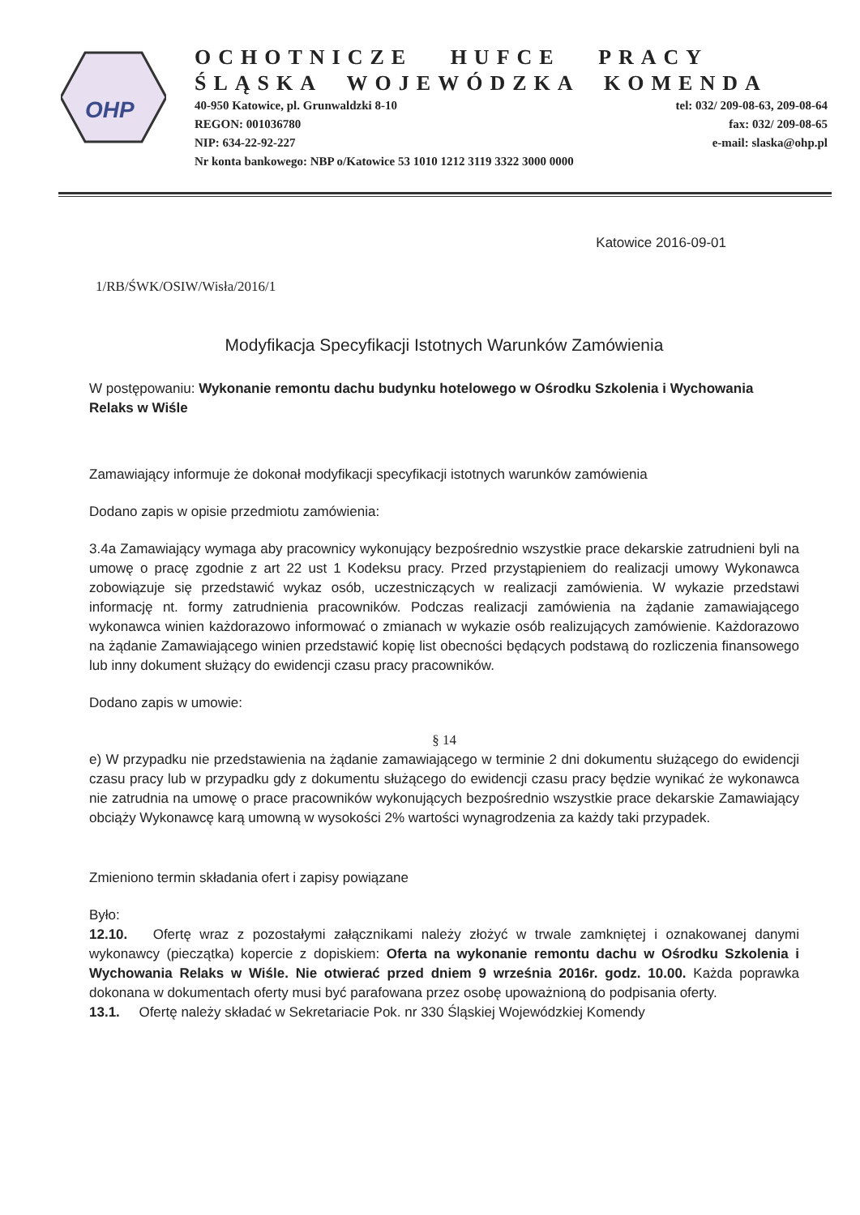OHP
OCHOTNICZE HUFCE PRACY
ŚLĄSKA WOJEWÓDZKA KOMENDA
40-950 Katowice, pl. Grunwaldzki 8-10 tel: 032/ 209-08-63, 209-08-64
REGON: 001036780 fax: 032/ 209-08-65
NIP: 634-22-92-227 e-mail: slaska@ohp.pl
Nr konta bankowego: NBP o/Katowice 53 1010 1212 3119 3322 3000 0000
Katowice 2016-09-01
1/RB/ŚWK/OSIW/Wisła/2016/1
Modyfikacja Specyfikacji Istotnych Warunków Zamówienia
W postępowaniu: Wykonanie remontu dachu budynku hotelowego w Ośrodku Szkolenia i Wychowania Relaks w Wiśle
Zamawiający informuje że dokonał modyfikacji specyfikacji istotnych warunków zamówienia
Dodano zapis w opisie przedmiotu zamówienia:
3.4a Zamawiający wymaga aby pracownicy wykonujący bezpośrednio wszystkie prace dekarskie zatrudnieni byli na umowę o pracę zgodnie z art 22 ust 1 Kodeksu pracy. Przed przystąpieniem do realizacji umowy Wykonawca zobowiązuje się przedstawić wykaz osób, uczestniczących w realizacji zamówienia. W wykazie przedstawi informację nt. formy zatrudnienia pracowników. Podczas realizacji zamówienia na żądanie zamawiającego wykonawca winien każdorazowo informować o zmianach w wykazie osób realizujących zamówienie. Każdorazowo na żądanie Zamawiającego winien przedstawić kopię list obecności będących podstawą do rozliczenia finansowego lub inny dokument służący do ewidencji czasu pracy pracowników.
Dodano zapis w umowie:
§ 14
e) W przypadku nie przedstawienia na żądanie zamawiającego w terminie 2 dni dokumentu służącego do ewidencji czasu pracy lub w przypadku gdy z dokumentu służącego do ewidencji czasu pracy będzie wynikać że wykonawca nie zatrudnia na umowę o prace pracowników wykonujących bezpośrednio wszystkie prace dekarskie Zamawiający obciąży Wykonawcę karą umowną w wysokości 2% wartości wynagrodzenia za każdy taki przypadek.
Zmieniono termin składania ofert i zapisy powiązane
Było:
12.10. Ofertę wraz z pozostałymi załącznikami należy złożyć w trwale zamkniętej i oznakowanej danymi wykonawcy (pieczątka) kopercie z dopiskiem: Oferta na wykonanie remontu dachu w Ośrodku Szkolenia i Wychowania Relaks w Wiśle. Nie otwierać przed dniem 9 września 2016r. godz. 10.00. Każda poprawka dokonana w dokumentach oferty musi być parafowana przez osobę upoważnioną do podpisania oferty.
13.1. Ofertę należy składać w Sekretariacie Pok. nr 330 Śląskiej Wojewódzkiej Komendy